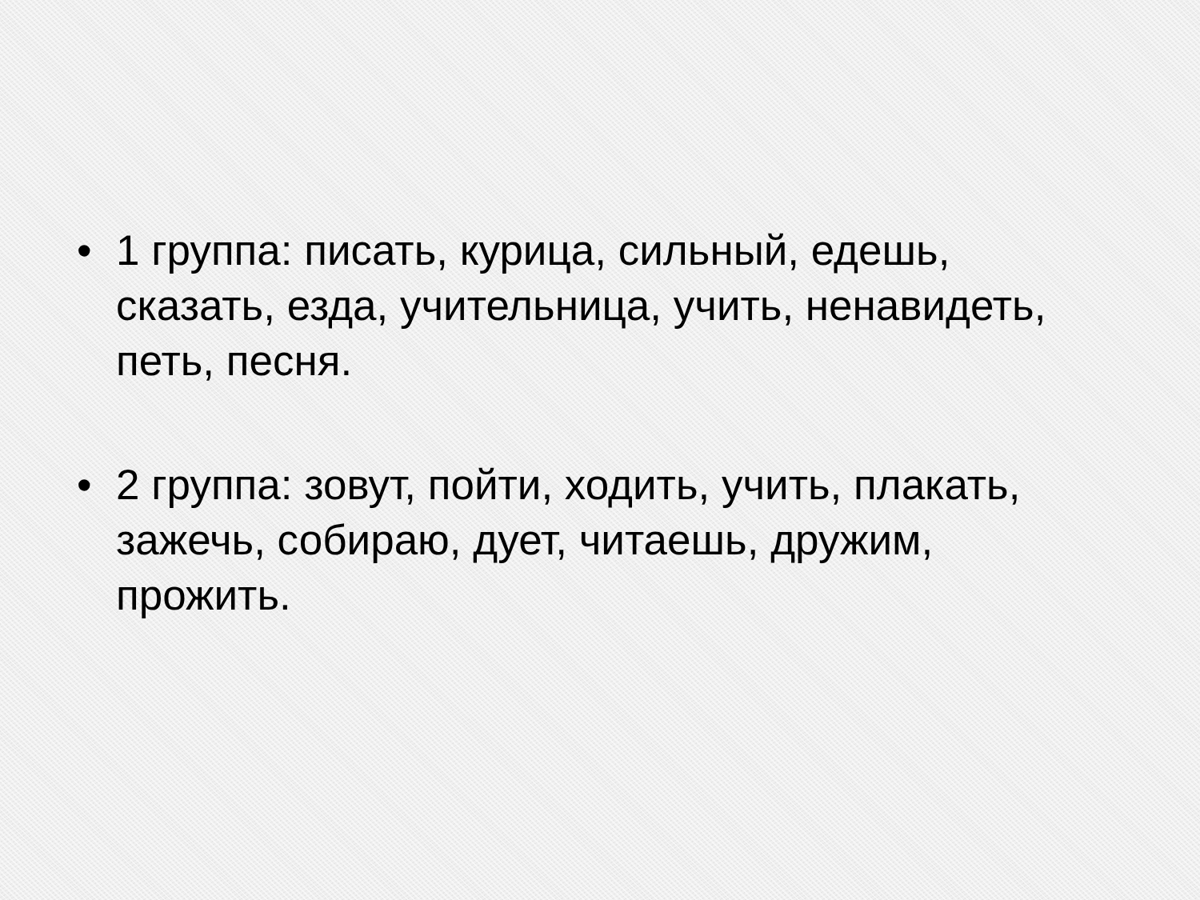• 1 группа: писать, курица, сильный, едешь, сказать, езда, учительница, учить, ненавидеть, петь, песня.
• 2 группа: зовут, пойти, ходить, учить, плакать, зажечь, собираю, дует, читаешь, дружим, прожить.